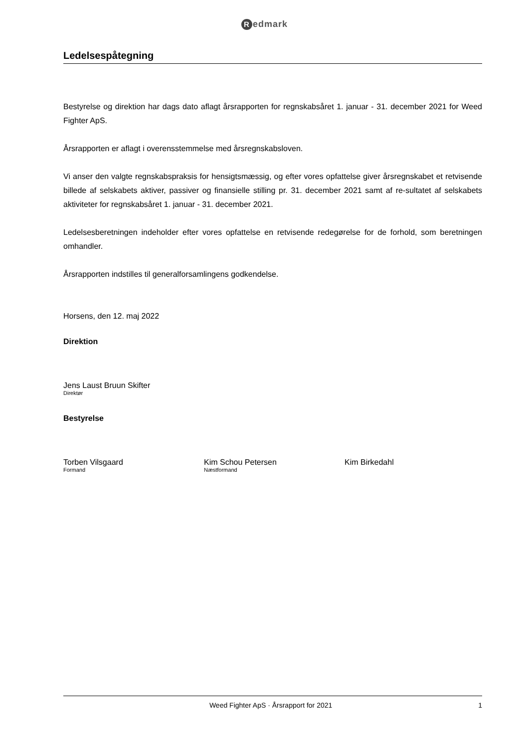Redmark
Ledelsespåtegning
Bestyrelse og direktion har dags dato aflagt årsrapporten for regnskabsåret 1. januar - 31. december 2021 for Weed Fighter ApS.
Årsrapporten er aflagt i overensstemmelse med årsregnskabsloven.
Vi anser den valgte regnskabspraksis for hensigtsmæssig, og efter vores opfattelse giver årsregnskabet et retvisende billede af selskabets aktiver, passiver og finansielle stilling pr. 31. december 2021 samt af re-sultatet af selskabets aktiviteter for regnskabsåret 1. januar - 31. december 2021.
Ledelsesberetningen indeholder efter vores opfattelse en retvisende redegørelse for de forhold, som beretningen omhandler.
Årsrapporten indstilles til generalforsamlingens godkendelse.
Horsens, den 12. maj 2022
Direktion
Jens Laust Bruun Skifter
Direktør
Bestyrelse
Torben Vilsgaard
Formand
Kim Schou Petersen
Næstformand
Kim Birkedahl
Weed Fighter ApS · Årsrapport for 2021 1